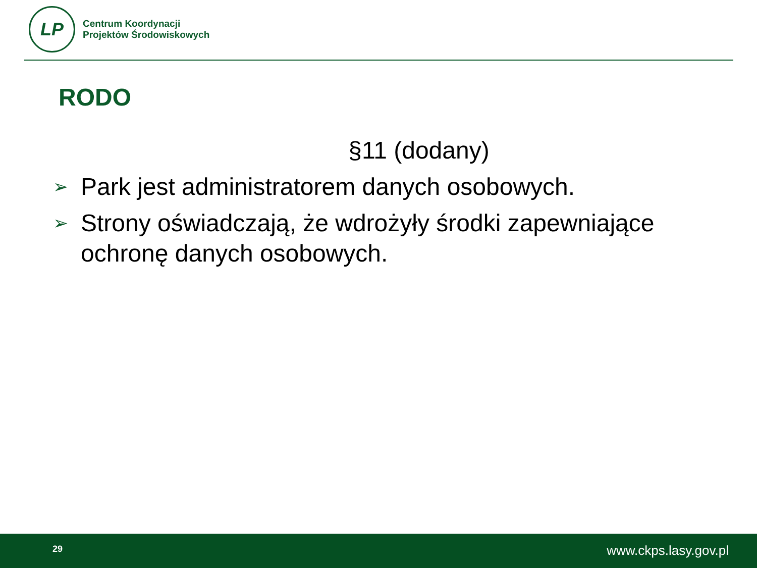LP
Centrum Koordynacji
Projektów Środowiskowych
RODO
§11 (dodany)
➢ Park jest administratorem danych osobowych.
➢ Strony oświadczają, że wdrożyły środki zapewniające ochronę danych osobowych.
29 www.ckps.lasy.gov.pl